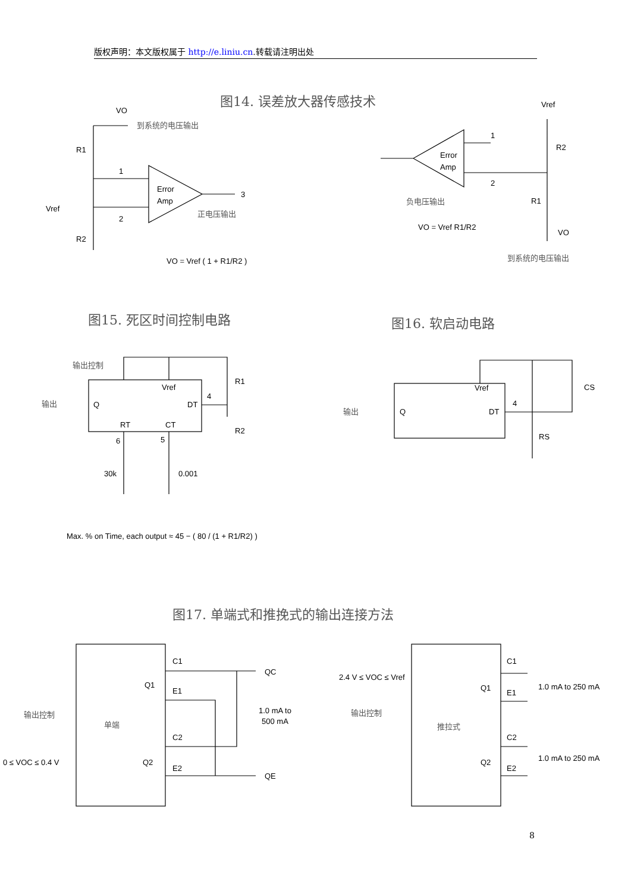版权声明：本文版权属于 http://e.liniu.cn.转载请注明出处
图14. 误差放大器传感技术
VO
到系统的电压输出
R1
1
Error
Amp
3
Vref
2
正电压输出
R2
VO = Vref ( 1 + R1/R2 )
Vref
1
Error
Amp
R2
2
负电压输出
R1
VO = Vref R1/R2
VO
到系统的电压输出
图15. 死区时间控制电路
图16. 软启动电路
输出控制
R1
Vref
输出
Q
DT
4
RT
CT
R2
6
5
30k
0.001
Max. % on Time, each output ≈ 45 − ( 80 / (1 + R1/R2) )
Vref
CS
输出
Q
DT
4
RS
图17. 单端式和推挽式的输出连接方法
C1
QC
Q1
E1
输出控制
单端
1.0 mA to
500 mA
C2
0 ≤ VOC ≤ 0.4 V
Q2
E2
QE
2.4 V ≤ VOC ≤ Vref
C1
Q1
E1
1.0 mA to 250 mA
输出控制
推拉式
C2
Q2
E2
1.0 mA to 250 mA
8